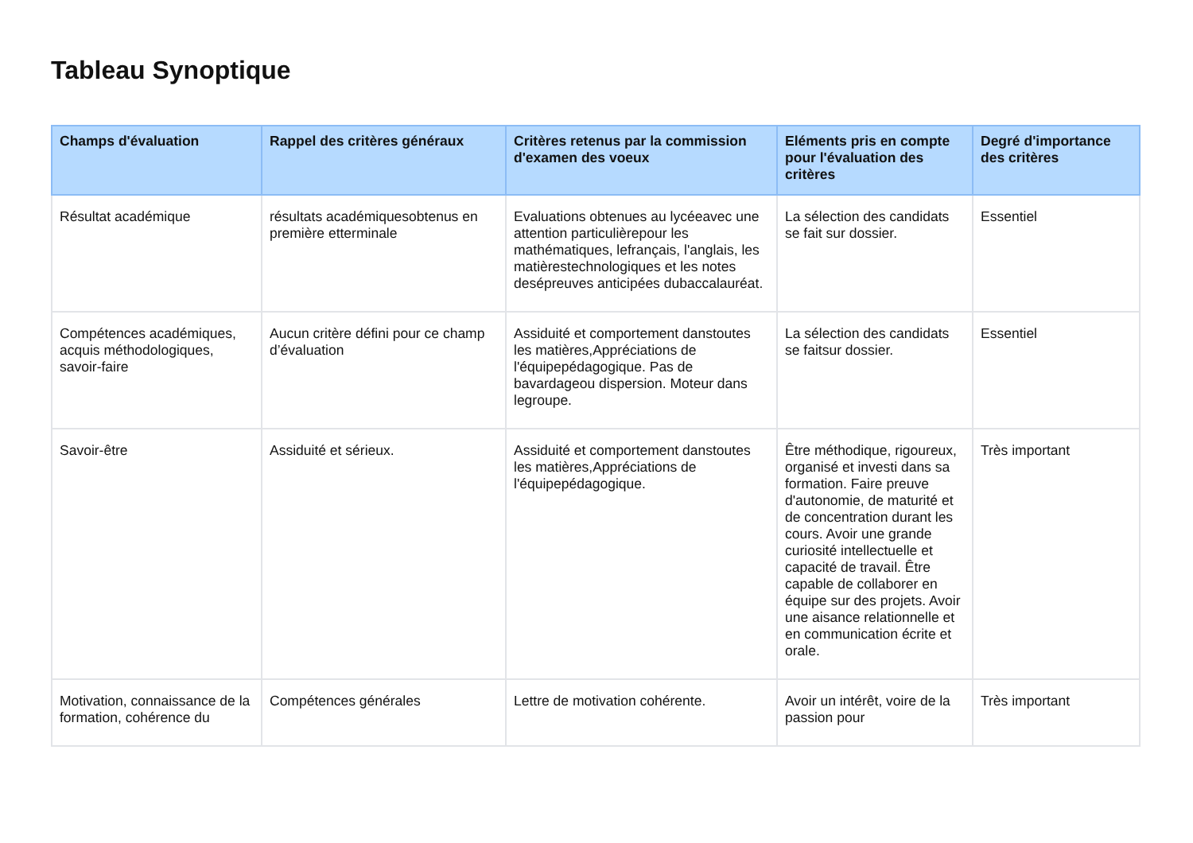Tableau Synoptique
| Champs d'évaluation | Rappel des critères généraux | Critères retenus par la commission d'examen des voeux | Eléments pris en compte pour l'évaluation des critères | Degré d'importance des critères |
| --- | --- | --- | --- | --- |
| Résultat académique | résultats académiquesobtenus en première etterminale | Evaluations obtenues au lycéeavec une attention particulièrepour les mathématiques, lefrançais, l'anglais, les matièrestechnologiques et les notes desépreuves anticipées dubaccalauréat. | La sélection des candidats se fait sur dossier. | Essentiel |
| Compétences académiques, acquis méthodologiques, savoir-faire | Aucun critère défini pour ce champ d’évaluation | Assiduité et comportement danstoutes les matières,Appréciations de l'équipepédagogique. Pas de bavardageou dispersion. Moteur dans legroupe. | La sélection des candidats se faitsur dossier. | Essentiel |
| Savoir-être | Assiduité et sérieux. | Assiduité et comportement danstoutes les matières,Appréciations de l'équipepédagogique. | Être méthodique, rigoureux, organisé et investi dans sa formation. Faire preuve d'autonomie, de maturité et de concentration durant les cours. Avoir une grande curiosité intellectuelle et capacité de travail. Être capable de collaborer en équipe sur des projets. Avoir une aisance relationnelle et en communication écrite et orale. | Très important |
| Motivation, connaissance de la formation, cohérence du | Compétences générales | Lettre de motivation cohérente. | Avoir un intérêt, voire de la passion pour | Très important |